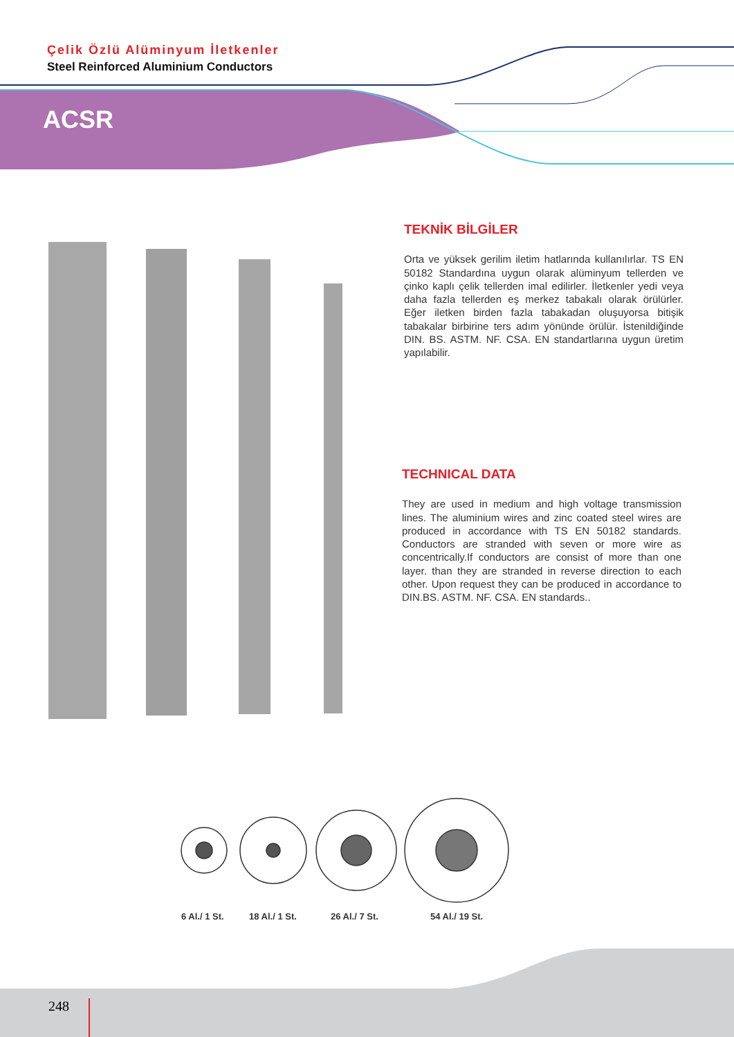Çelik Özlü Alüminyum İletkenler
Steel Reinforced Aluminium Conductors
ACSR
TEKNİK BİLGİLER
Orta ve yüksek gerilim iletim hatlarında kullanılırlar. TS EN 50182 Standardına uygun olarak alüminyum tell­erden ve çinko kaplı çelik tellerden imal edilirler. İletkenler yedi veya daha fazla tellerden eş merkez tabakalı olarak örülürler. Eğer iletken birden fazla tabakadan oluşuyorsa bitişik tabakalar birbirine ters adım yönünde örülür. İste­nildiğinde DIN. BS. ASTM. NF. CSA. EN standartlarına uygun üretim yapılabilir.
TECHNICAL DATA
They are used in medium and high voltage transmission lines. The aluminium wires and zinc coated steel wires are produced in accordance with TS EN 50182 stand­ards. Conductors are stranded with seven or more wire as concentrically.If conductors are consist of more than one layer. than they are stranded in reverse direction to each other. Upon request they can be produced in ac­cordance to DIN.BS. ASTM. NF. CSA. EN standards..
6 Al./ 1 St. 18 Al./ 1 St. 26 Al./ 7 St. 54 Al./ 19 St.
248